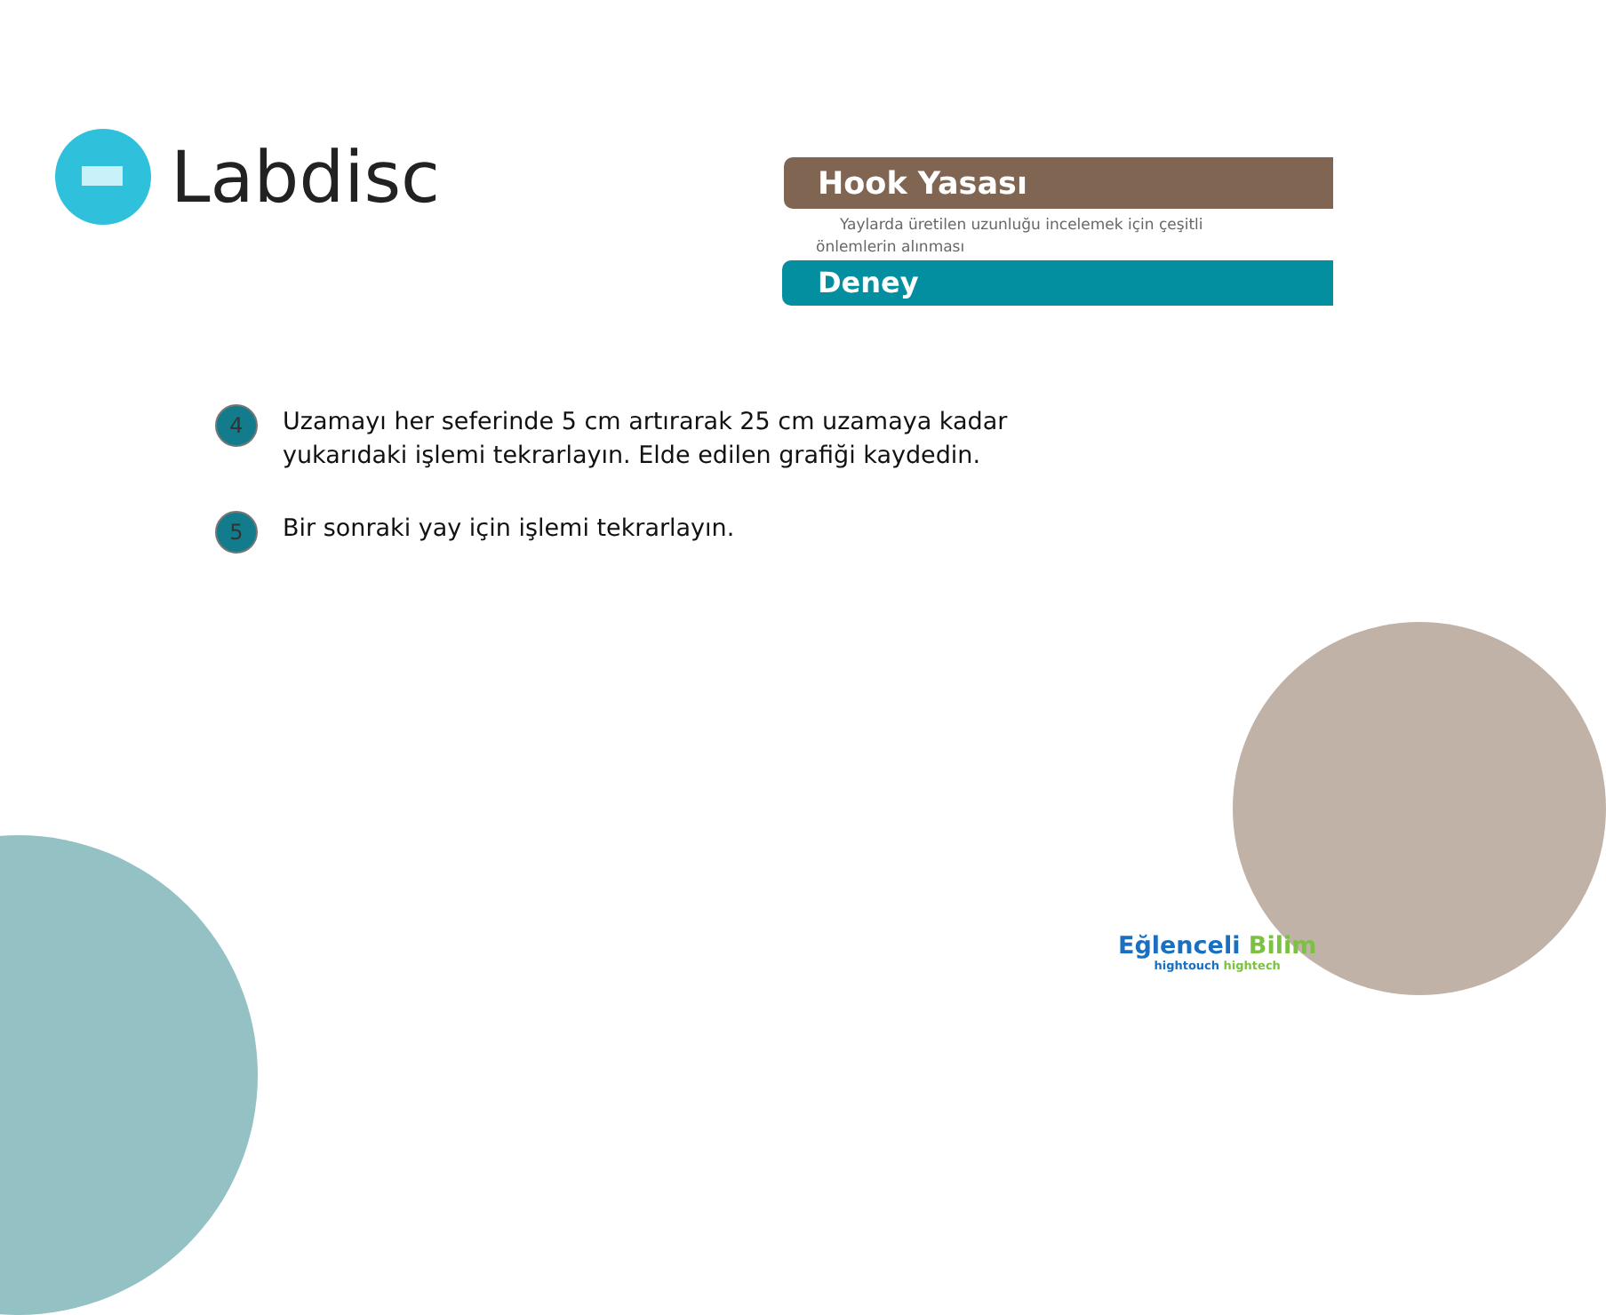Labdisc
Hook Yasası
Yaylarda üretilen uzunluğu incelemek için çeşitli önlemlerin alınması
Deney
4
Uzamayı her seferinde 5 cm artırarak 25 cm uzamaya kadar
yukarıdaki işlemi tekrarlayın. Elde edilen grafiği kaydedin.
5
Bir sonraki yay için işlemi tekrarlayın.
Eğlenceli Bilim
hightouch hightech